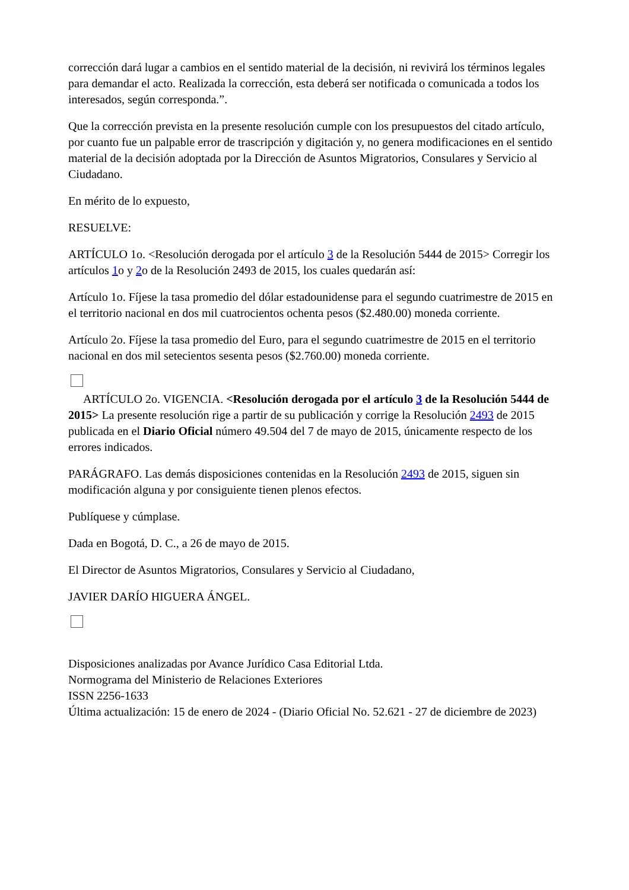corrección dará lugar a cambios en el sentido material de la decisión, ni revivirá los términos legales para demandar el acto. Realizada la corrección, esta deberá ser notificada o comunicada a todos los interesados, según corresponda.”.
Que la corrección prevista en la presente resolución cumple con los presupuestos del citado artículo, por cuanto fue un palpable error de trascripción y digitación y, no genera modificaciones en el sentido material de la decisión adoptada por la Dirección de Asuntos Migratorios, Consulares y Servicio al Ciudadano.
En mérito de lo expuesto,
RESUELVE:
ARTÍCULO 1o. <Resolución derogada por el artículo 3 de la Resolución 5444 de 2015> Corregir los artículos 1o y 2o de la Resolución 2493 de 2015, los cuales quedarán así:
Artículo 1o. Fíjese la tasa promedio del dólar estadounidense para el segundo cuatrimestre de 2015 en el territorio nacional en dos mil cuatrocientos ochenta pesos ($2.480.00) moneda corriente.
Artículo 2o. Fíjese la tasa promedio del Euro, para el segundo cuatrimestre de 2015 en el territorio nacional en dos mil setecientos sesenta pesos ($2.760.00) moneda corriente.
ARTÍCULO 2o. VIGENCIA. <Resolución derogada por el artículo 3 de la Resolución 5444 de 2015> La presente resolución rige a partir de su publicación y corrige la Resolución 2493 de 2015 publicada en el Diario Oficial número 49.504 del 7 de mayo de 2015, únicamente respecto de los errores indicados.
PARÁGRAFO. Las demás disposiciones contenidas en la Resolución 2493 de 2015, siguen sin modificación alguna y por consiguiente tienen plenos efectos.
Publíquese y cúmplase.
Dada en Bogotá, D. C., a 26 de mayo de 2015.
El Director de Asuntos Migratorios, Consulares y Servicio al Ciudadano,
JAVIER DARÍO HIGUERA ÁNGEL.
Disposiciones analizadas por Avance Jurídico Casa Editorial Ltda.
Normograma del Ministerio de Relaciones Exteriores
ISSN 2256-1633
Última actualización: 15 de enero de 2024 - (Diario Oficial No. 52.621 - 27 de diciembre de 2023)